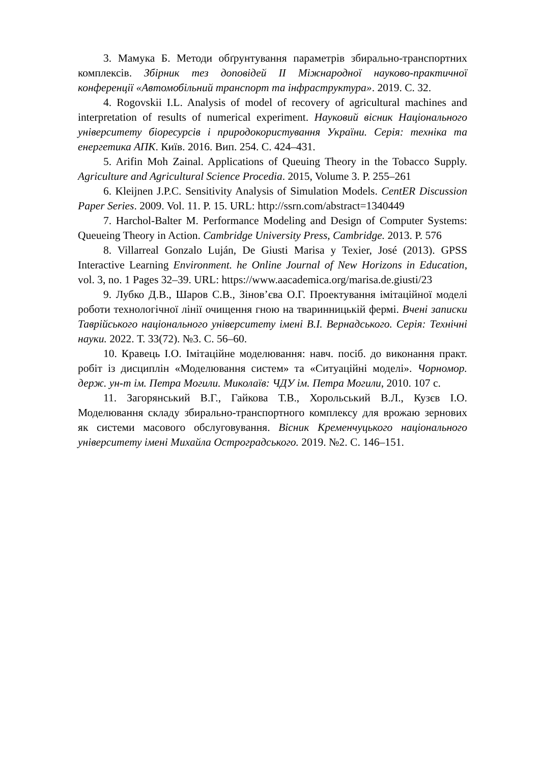3. Мамука Б. Методи обґрунтування параметрів збирально-транспортних комплексів. Збірник тез доповідей ІІ Міжнародної науково-практичної конференції «Автомобільний транспорт та інфраструктура». 2019. С. 32.
4. Rogovskii I.L. Analysis of model of recovery of agricultural machines and interpretation of results of numerical experiment. Науковий вісник Національного університету біоресурсів і природокористування України. Серія: техніка та енергетика АПК. Київ. 2016. Вип. 254. С. 424–431.
5. Arifin Moh Zainal. Applications of Queuing Theory in the Tobacco Supply. Agriculture and Agricultural Science Procedia. 2015, Volume 3. P. 255–261
6. Kleijnen J.P.C. Sensitivity Analysis of Simulation Models. CentER Discussion Paper Series. 2009. Vol. 11. P. 15. URL: http://ssrn.com/abstract=1340449
7. Harchol-Balter M. Performance Modeling and Design of Computer Systems: Queueing Theory in Action. Cambridge University Press, Cambridge. 2013. P. 576
8. Villarreal Gonzalo Luján, De Giusti Marisa y Texier, José (2013). GPSS Interactive Learning Environment. he Online Journal of New Horizons in Education, vol. 3, no. 1 Pages 32–39. URL: https://www.aacademica.org/marisa.de.giusti/23
9. Лубко Д.В., Шаров С.В., Зінов’єва О.Г. Проектування імітаційної моделі роботи технологічної лінії очищення гною на тваринницькій фермі. Вчені записки Таврійського національного університету імені В.І. Вернадського. Серія: Технічні науки. 2022. Т. 33(72). №3. С. 56–60.
10. Кравець І.О. Імітаційне моделювання: навч. посіб. до виконання практ. робіт із дисциплін «Моделювання систем» та «Ситуаційні моделі». Чорномор. держ. ун-т ім. Петра Могили. Миколаїв: ЧДУ ім. Петра Могили, 2010. 107 с.
11. Загорянський В.Г., Гайкова Т.В., Хорольський В.Л., Кузєв І.О. Моделювання складу збирально-транспортного комплексу для врожаю зернових як системи масового обслуговування. Вісник Кременчуцького національного університету імені Михайла Остроградського. 2019. №2. С. 146–151.